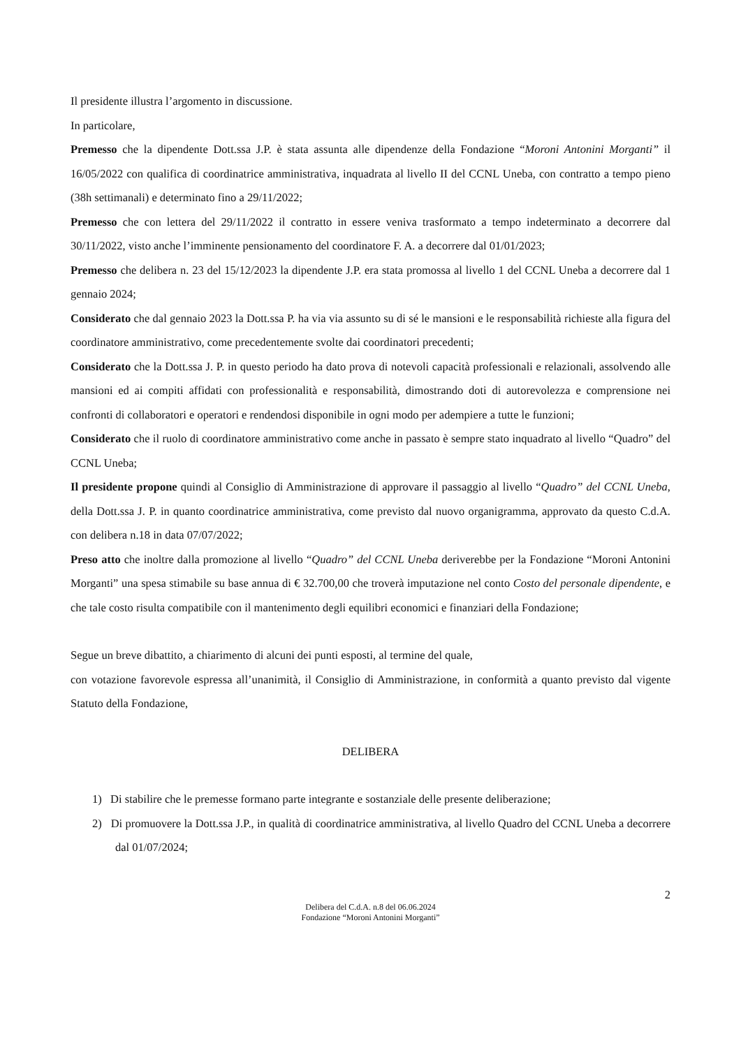Il presidente illustra l’argomento in discussione.
In particolare,
Premesso che la dipendente Dott.ssa J.P. è stata assunta alle dipendenze della Fondazione “Moroni Antonini Morganti” il 16/05/2022 con qualifica di coordinatrice amministrativa, inquadrata al livello II del CCNL Uneba, con contratto a tempo pieno (38h settimanali) e determinato fino a 29/11/2022;
Premesso che con lettera del 29/11/2022 il contratto in essere veniva trasformato a tempo indeterminato a decorrere dal 30/11/2022, visto anche l’imminente pensionamento del coordinatore F. A. a decorrere dal 01/01/2023;
Premesso che delibera n. 23 del 15/12/2023 la dipendente J.P. era stata promossa al livello 1 del CCNL Uneba a decorrere dal 1 gennaio 2024;
Considerato che dal gennaio 2023 la Dott.ssa P. ha via via assunto su di sé le mansioni e le responsabilità richieste alla figura del coordinatore amministrativo, come precedentemente svolte dai coordinatori precedenti;
Considerato che la Dott.ssa J. P. in questo periodo ha dato prova di notevoli capacità professionali e relazionali, assolvendo alle mansioni ed ai compiti affidati con professionalità e responsabilità, dimostrando doti di autorevolezza e comprensione nei confronti di collaboratori e operatori e rendendosi disponibile in ogni modo per adempiere a tutte le funzioni;
Considerato che il ruolo di coordinatore amministrativo come anche in passato è sempre stato inquadrato al livello “Quadro” del CCNL Uneba;
Il presidente propone quindi al Consiglio di Amministrazione di approvare il passaggio al livello “Quadro” del CCNL Uneba, della Dott.ssa J. P. in quanto coordinatrice amministrativa, come previsto dal nuovo organigramma, approvato da questo C.d.A. con delibera n.18 in data 07/07/2022;
Preso atto che inoltre dalla promozione al livello “Quadro” del CCNL Uneba deriverebbe per la Fondazione “Moroni Antonini Morganti” una spesa stimabile su base annua di € 32.700,00 che troverà imputazione nel conto Costo del personale dipendente, e che tale costo risulta compatibile con il mantenimento degli equilibri economici e finanziari della Fondazione;
Segue un breve dibattito, a chiarimento di alcuni dei punti esposti, al termine del quale,
con votazione favorevole espressa all’unanimità, il Consiglio di Amministrazione, in conformità a quanto previsto dal vigente Statuto della Fondazione,
DELIBERA
1) Di stabilire che le premesse formano parte integrante e sostanziale delle presente deliberazione;
2) Di promuovere la Dott.ssa J.P., in qualità di coordinatrice amministrativa, al livello Quadro del CCNL Uneba a decorrere dal 01/07/2024;
2
Delibera del C.d.A. n.8 del 06.06.2024
Fondazione “Moroni Antonini Morganti”